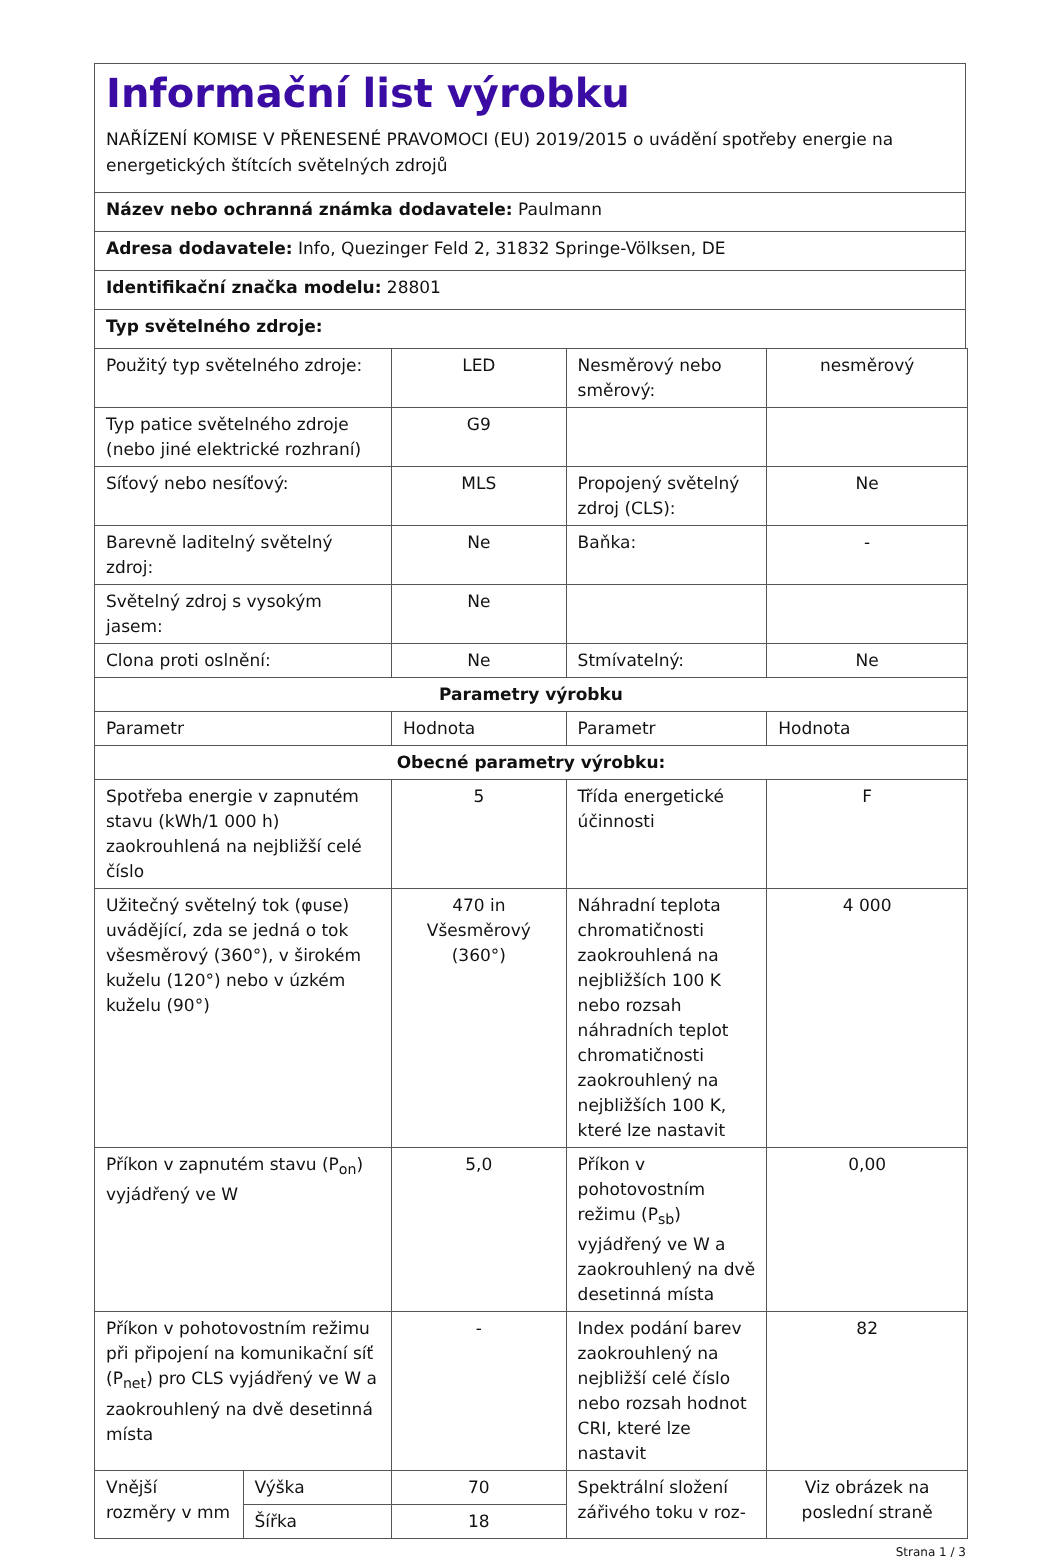Informační list výrobku
NAŘÍZENÍ KOMISE V PŘENESENÉ PRAVOMOCI (EU) 2019/2015 o uvádění spotřeby energie na energetických štítcích světelných zdrojů
Název nebo ochranná známka dodavatele: Paulmann
Adresa dodavatele: Info, Quezinger Feld 2, 31832 Springe-Völksen, DE
Identifikační značka modelu: 28801
Typ světelného zdroje:
| Použitý typ světelného zdroje: | | LED | Nesměrový nebo směrový: | nesměrový |
| Typ patice světelného zdroje (nebo jiné elektrické rozhraní) | | G9 | | |
| Síťový nebo nesíťový: | | MLS | Propojený světelný zdroj (CLS): | Ne |
| Barevně laditelný světelný zdroj: | | Ne | Baňka: | - |
| Světelný zdroj s vysokým jasem: | | Ne | | |
| Clona proti oslnění: | | Ne | Stmívatelný: | Ne |
| Parametry výrobku | | | | |
| Parametr | | Hodnota | Parametr | Hodnota |
| Obecné parametry výrobku: | | | | |
| Spotřeba energie v zapnutém stavu (kWh/1 000 h) zaokrouhlená na nejbližší celé číslo | | 5 | Třída energetické účinnosti | F |
| Užitečný světelný tok (φuse) uvádějící, zda se jedná o tok všesměrový (360°), v širokém kuželu (120°) nebo v úzkém kuželu (90°) | | 470 in Všesměrový (360°) | Náhradní teplota chromatičnosti zaokrouhlená na nejbližších 100 K nebo rozsah náhradních teplot chromatičnosti zaokrouhlený na nejbližších 100 K, které lze nastavit | 4 000 |
| Příkon v zapnutém stavu (P<sub>on</sub>) vyjádřený ve W | | 5,0 | Příkon v pohotovostním režimu (P<sub>sb</sub>) vyjádřený ve W a zaokrouhlený na dvě desetinná místa | 0,00 |
| Příkon v pohotovostním režimu při připojení na komunikační síť (P<sub>net</sub>) pro CLS vyjádřený ve W a zaokrouhlený na dvě desetinná místa | | - | Index podání barev zaokrouhlený na nejbližší celé číslo nebo rozsah hodnot CRI, které lze nastavit | 82 |
| Vnější rozměry v mm | Výška | 70 | Spektrální složení zářivého toku v roz- | Viz obrázek na poslední straně |
| | Šířka | 18 | | |
Strana 1 / 3